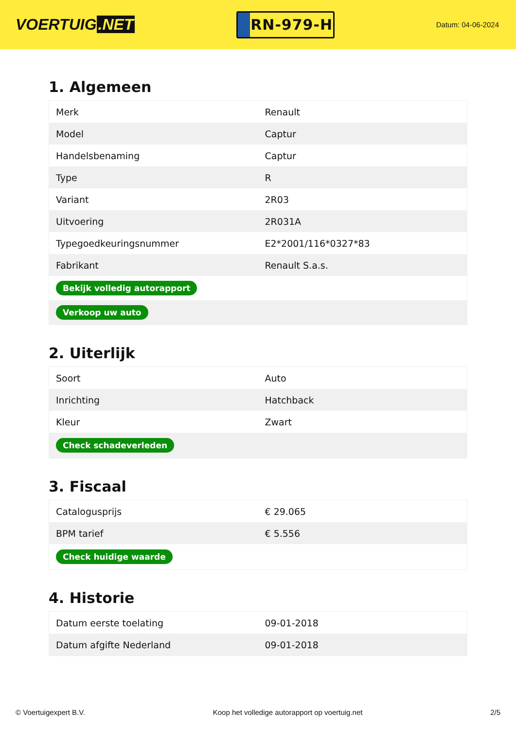VOERTUIG.NET
RN-979-H
Datum: 04-06-2024
1. Algemeen
| Merk | Renault |
| Model | Captur |
| Handelsbenaming | Captur |
| Type | R |
| Variant | 2R03 |
| Uitvoering | 2R031A |
| Typegoedkeuringsnummer | E2*2001/116*0327*83 |
| Fabrikant | Renault S.a.s. |
| Bekijk volledig autorapport | |
| Verkoop uw auto | |
2. Uiterlijk
| Soort | Auto |
| Inrichting | Hatchback |
| Kleur | Zwart |
| Check schadeverleden | |
3. Fiscaal
| Catalogusprijs | € 29.065 |
| BPM tarief | € 5.556 |
| Check huidige waarde | |
4. Historie
| Datum eerste toelating | 09-01-2018 |
| Datum afgifte Nederland | 09-01-2018 |
© Voertuigexpert B.V. Koop het volledige autorapport op voertuig.net 2/5